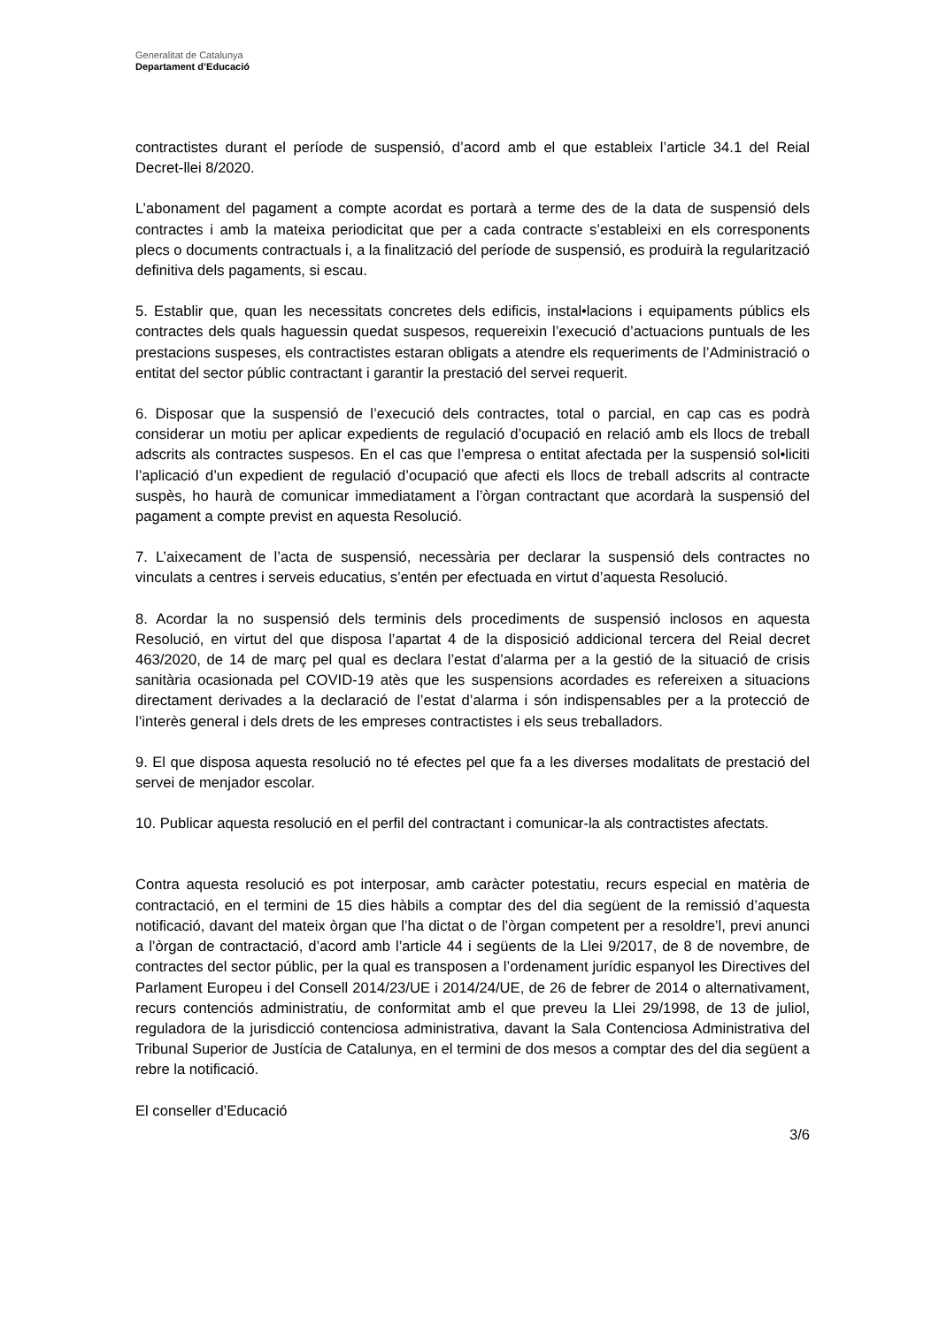Generalitat de Catalunya
Departament d’Educació
contractistes durant el període de suspensió, d’acord amb el que estableix l’article 34.1 del Reial Decret-llei 8/2020.
L’abonament del pagament a compte acordat es portarà a terme des de la data de suspensió dels contractes i amb la mateixa periodicitat que per a cada contracte s’estableixi en els corresponents plecs o documents contractuals i, a la finalització del període de suspensió, es produirà la regularització definitiva dels pagaments, si escau.
5. Establir que, quan les necessitats concretes dels edificis, instal•lacions i equipaments públics els contractes dels quals haguessin quedat suspesos, requereixin l’execució d’actuacions puntuals de les prestacions suspeses, els contractistes estaran obligats a atendre els requeriments de l’Administració o entitat del sector públic contractant i garantir la prestació del servei requerit.
6. Disposar que la suspensió de l’execució dels contractes, total o parcial, en cap cas es podrà considerar un motiu per aplicar expedients de regulació d’ocupació en relació amb els llocs de treball adscrits als contractes suspesos. En el cas que l’empresa o entitat afectada per la suspensió sol•liciti l’aplicació d’un expedient de regulació d’ocupació que afecti els llocs de treball adscrits al contracte suspès, ho haurà de comunicar immediatament a l’òrgan contractant que acordarà la suspensió del pagament a compte previst en aquesta Resolució.
7. L’aixecament de l’acta de suspensió, necessària per declarar la suspensió dels contractes no vinculats a centres i serveis educatius, s’entén per efectuada en virtut d’aquesta Resolució.
8. Acordar la no suspensió dels terminis dels procediments de suspensió inclosos en aquesta Resolució, en virtut del que disposa l’apartat 4 de la disposició addicional tercera del Reial decret 463/2020, de 14 de març pel qual es declara l’estat d’alarma per a la gestió de la situació de crisis sanitària ocasionada pel COVID-19 atès que les suspensions acordades es refereixen a situacions directament derivades a la declaració de l’estat d’alarma i són indispensables per a la protecció de l’interès general i dels drets de les empreses contractistes i els seus treballadors.
9. El que disposa aquesta resolució no té efectes pel que fa a les diverses modalitats de prestació del servei de menjador escolar.
10. Publicar aquesta resolució en el perfil del contractant i comunicar-la als contractistes afectats.
Contra aquesta resolució es pot interposar, amb caràcter potestatiu, recurs especial en matèria de contractació, en el termini de 15 dies hàbils a comptar des del dia següent de la remissió d’aquesta notificació, davant del mateix òrgan que l’ha dictat o de l’òrgan competent per a resoldre’l, previ anunci a l’òrgan de contractació, d’acord amb l’article 44 i següents de la Llei 9/2017, de 8 de novembre, de contractes del sector públic, per la qual es transposen a l’ordenament jurídic espanyol les Directives del Parlament Europeu i del Consell 2014/23/UE i 2014/24/UE, de 26 de febrer de 2014 o alternativament, recurs contenciós administratiu, de conformitat amb el que preveu la Llei 29/1998, de 13 de juliol, reguladora de la jurisdicció contenciosa administrativa, davant la Sala Contenciosa Administrativa del Tribunal Superior de Justícia de Catalunya, en el termini de dos mesos a comptar des del dia següent a rebre la notificació.
El conseller d’Educació
3/6